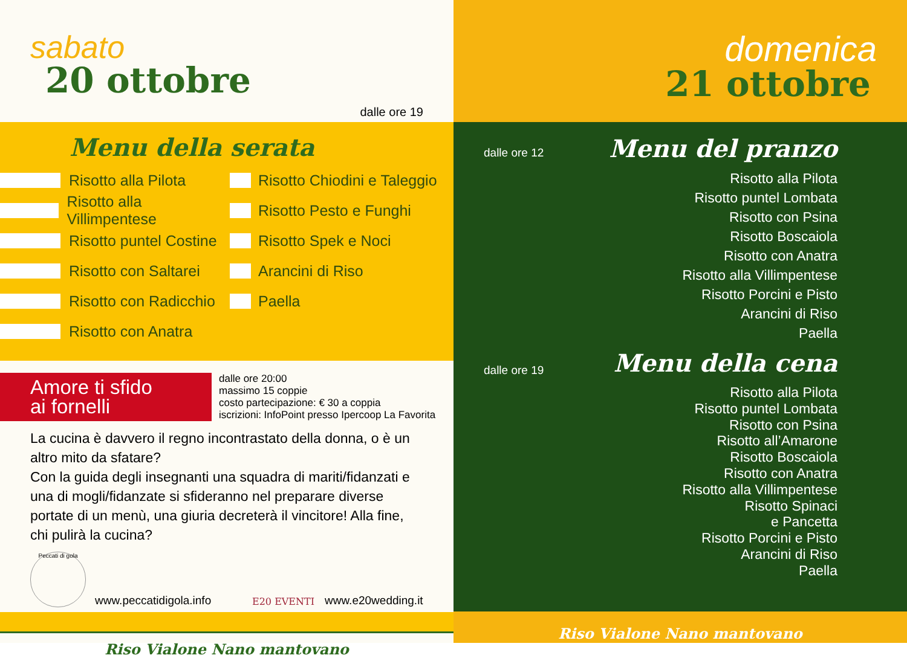sabato
20 ottobre
dalle ore 19
Menu della serata
Risotto alla Pilota
Risotto alla Villimpentese
Risotto puntel Costine
Risotto con Saltarei
Risotto con Radicchio
Risotto con Anatra
Risotto Chiodini e Taleggio
Risotto Pesto e Funghi
Risotto Spek e Noci
Arancini di Riso
Paella
Amore ti sfido
ai fornelli
dalle ore 20:00
massimo 15 coppie
costo partecipazione: € 30 a coppia
iscrizioni: InfoPoint presso Ipercoop La Favorita
La cucina è davvero il regno incontrastato della donna, o è un altro mito da sfatare?
Con la guida degli insegnanti una squadra di mariti/fidanzati e una di mogli/fidanzate si sfideranno nel preparare diverse portate di un menù, una giuria decreterà il vincitore! Alla fine, chi pulirà la cucina?
Peccati di gola
www.peccatidigola.info E20 EVENTI www.e20wedding.it
Riso Vialone Nano mantovano
domenica
21 ottobre
dalle ore 12 Menu del pranzo
Risotto alla Pilota
Risotto puntel Lombata
Risotto con Psina
Risotto Boscaiola
Risotto con Anatra
Risotto alla Villimpentese
Risotto Porcini e Pisto
Arancini di Riso
Paella
dalle ore 19 Menu della cena
Risotto alla Pilota
Risotto puntel Lombata
Risotto con Psina
Risotto all’Amarone
Risotto Boscaiola
Risotto con Anatra
Risotto alla Villimpentese
Risotto Spinaci
e Pancetta
Risotto Porcini e Pisto
Arancini di Riso
Paella
Riso Vialone Nano mantovano